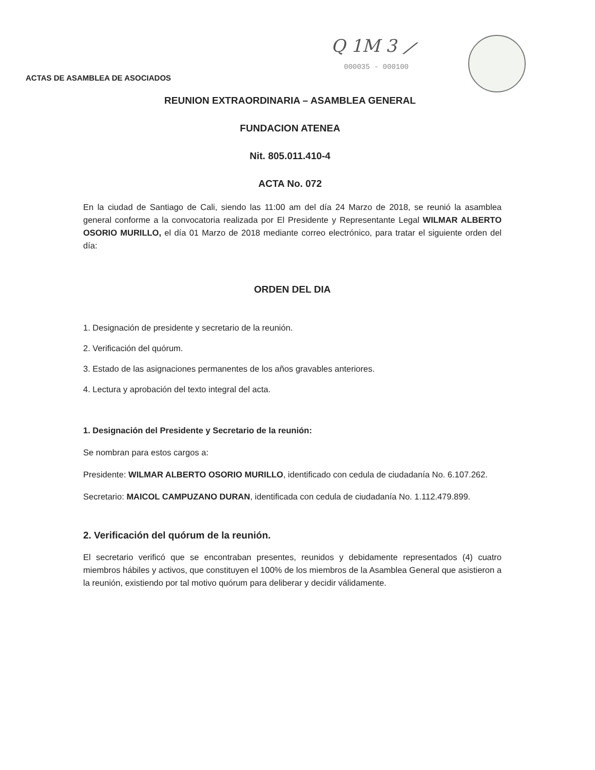Q 1M 3 ⟋
000035 - 000100
ACTAS DE ASAMBLEA DE ASOCIADOS
REUNION EXTRAORDINARIA – ASAMBLEA GENERAL
FUNDACION ATENEA
Nit. 805.011.410-4
ACTA No. 072
En la ciudad de Santiago de Cali, siendo las 11:00 am del día 24 Marzo de 2018, se reunió la asamblea general conforme a la convocatoria realizada por El Presidente y Representante Legal WILMAR ALBERTO OSORIO MURILLO, el día 01 Marzo de 2018 mediante correo electrónico, para tratar el siguiente orden del día:
ORDEN DEL DIA
1. Designación de presidente y secretario de la reunión.
2. Verificación del quórum.
3. Estado de las asignaciones permanentes de los años gravables anteriores.
4. Lectura y aprobación del texto integral del acta.
1. Designación del Presidente y Secretario de la reunión:
Se nombran para estos cargos a:
Presidente: WILMAR ALBERTO OSORIO MURILLO, identificado con cedula de ciudadanía No. 6.107.262.
Secretario: MAICOL CAMPUZANO DURAN, identificada con cedula de ciudadanía No. 1.112.479.899.
2. Verificación del quórum de la reunión.
El secretario verificó que se encontraban presentes, reunidos y debidamente representados (4) cuatro miembros hábiles y activos, que constituyen el 100% de los miembros de la Asamblea General que asistieron a la reunión, existiendo por tal motivo quórum para deliberar y decidir válidamente.